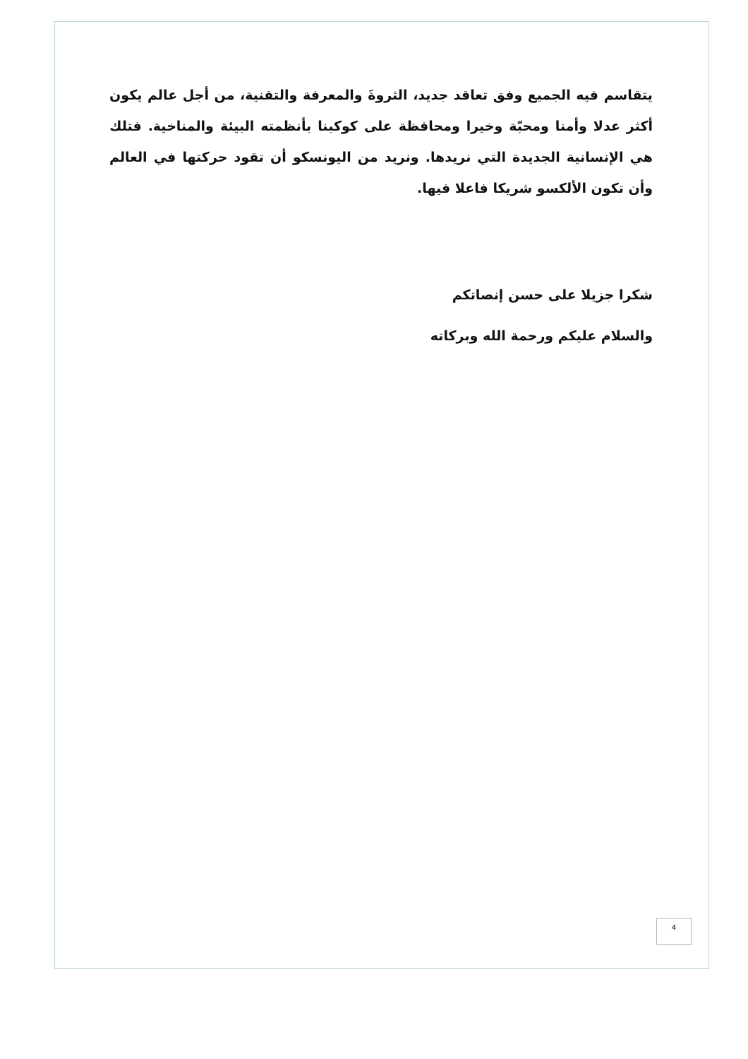يتقاسم فيه الجميع وفق تعاقد جديد، الثروةَ والمعرفة والتقنية، من أجل عالم يكون أكثر عدلا وأمنا ومحبّة وخيرا ومحافظة على كوكبنا بأنظمته البيئة والمناخية. فتلك هي الإنسانية الجديدة التي نريدها. ونريد من اليونسكو أن تقود حركتها في العالم وأن تكون الألكسو شريكا فاعلا فيها.
شكرا جزيلا على حسن إنصاتكم
والسلام عليكم ورحمة الله وبركاته
4